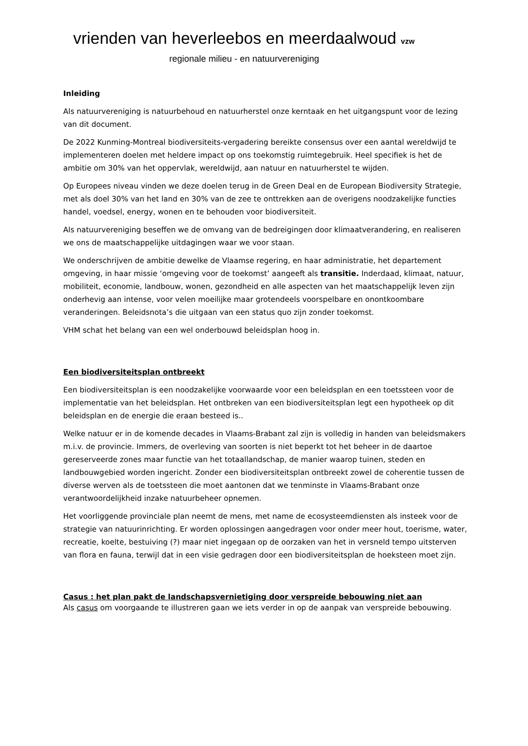vrienden van heverleebos en meerdaalwoud vzw
regionale milieu - en natuurvereniging
Inleiding
Als natuurvereniging is natuurbehoud en natuurherstel onze kerntaak en het uitgangspunt voor de lezing van dit document.
De 2022 Kunming-Montreal biodiversiteits-vergadering bereikte consensus over een aantal wereldwijd te implementeren doelen met heldere impact op ons toekomstig ruimtegebruik. Heel specifiek is het de ambitie om 30% van het oppervlak, wereldwijd, aan natuur en natuurherstel te wijden.
Op Europees niveau vinden we deze doelen terug in de Green Deal en de European Biodiversity Strategie, met als doel 30% van het land en 30% van de zee te onttrekken aan de overigens noodzakelijke functies handel, voedsel, energy, wonen en te behouden voor biodiversiteit.
Als natuurvereniging beseffen we de omvang van de bedreigingen door klimaatverandering, en realiseren we ons de maatschappelijke uitdagingen waar we voor staan.
We onderschrijven de ambitie dewelke de Vlaamse regering, en haar administratie, het departement omgeving, in haar missie ‘omgeving voor de toekomst’ aangeeft als transitie. Inderdaad, klimaat, natuur, mobiliteit, economie, landbouw, wonen, gezondheid en alle aspecten van het maatschappelijk leven zijn onderhevig aan intense, voor velen moeilijke maar grotendeels voorspelbare en onontkoombare veranderingen. Beleidsnota’s die uitgaan van een status quo zijn zonder toekomst.
VHM schat het belang van een wel onderbouwd beleidsplan hoog in.
Een biodiversiteitsplan ontbreekt
Een biodiversiteitsplan is een noodzakelijke voorwaarde voor een beleidsplan en een toetssteen voor de implementatie van het beleidsplan. Het ontbreken van een biodiversiteitsplan legt een hypotheek op dit beleidsplan en de energie die eraan besteed is..
Welke natuur er in de komende decades in Vlaams-Brabant zal zijn is volledig in handen van beleidsmakers m.i.v. de provincie. Immers, de overleving van soorten is niet beperkt tot het beheer in de daartoe gereserveerde zones maar functie van het totaallandschap, de manier waarop tuinen, steden en landbouwgebied worden ingericht. Zonder een biodiversiteitsplan ontbreekt zowel de coherentie tussen de diverse werven als de toetssteen die moet aantonen dat we tenminste in Vlaams-Brabant onze verantwoordelijkheid inzake natuurbeheer opnemen.
Het voorliggende provinciale plan neemt de mens, met name de ecosysteemdiensten als insteek voor de strategie van natuurinrichting. Er worden oplossingen aangedragen voor onder meer hout, toerisme, water, recreatie, koelte, bestuiving (?) maar niet ingegaan op de oorzaken van het in versneld tempo uitsterven van flora en fauna, terwijl dat in een visie gedragen door een biodiversiteitsplan de hoeksteen moet zijn.
Casus : het plan pakt de landschapsvernietiging door verspreide bebouwing niet aan
Als casus om voorgaande te illustreren gaan we iets verder in op de aanpak van verspreide bebouwing.